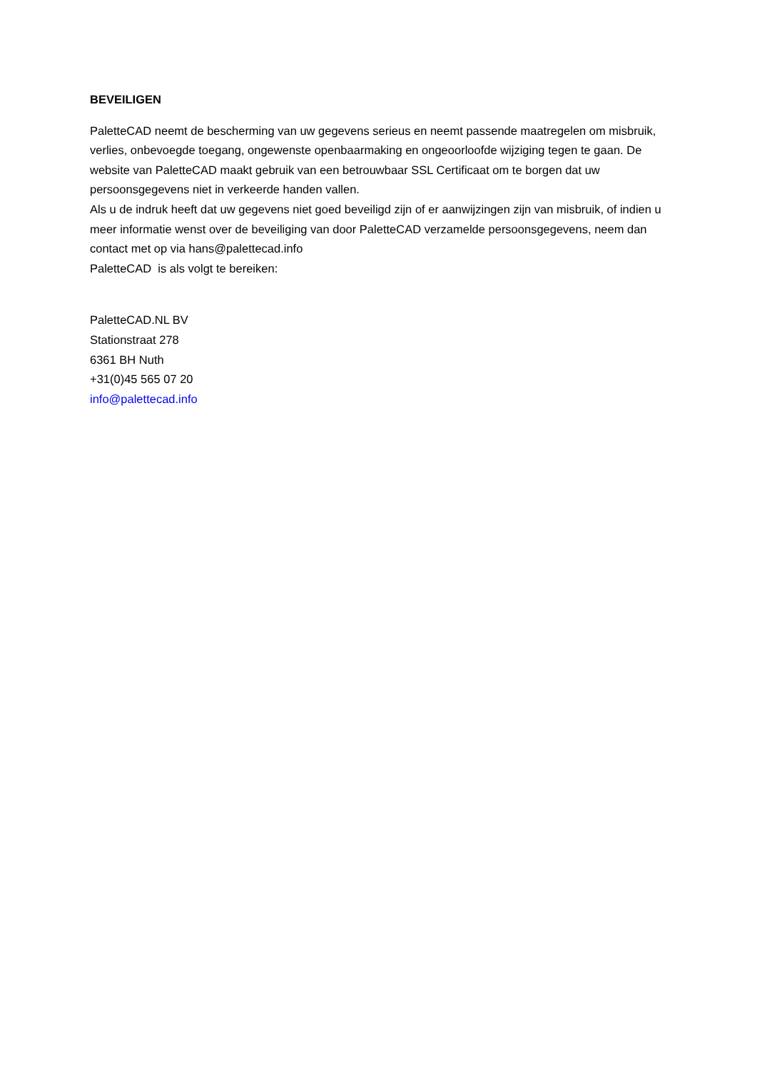BEVEILIGEN
PaletteCAD neemt de bescherming van uw gegevens serieus en neemt passende maatregelen om misbruik, verlies, onbevoegde toegang, ongewenste openbaarmaking en ongeoorloofde wijziging tegen te gaan. De website van PaletteCAD maakt gebruik van een betrouwbaar SSL Certificaat om te borgen dat uw persoonsgegevens niet in verkeerde handen vallen.
Als u de indruk heeft dat uw gegevens niet goed beveiligd zijn of er aanwijzingen zijn van misbruik, of indien u meer informatie wenst over de beveiliging van door PaletteCAD verzamelde persoonsgegevens, neem dan contact met op via hans@palettecad.info
PaletteCAD is als volgt te bereiken:
PaletteCAD.NL BV
Stationstraat 278
6361 BH Nuth
+31(0)45 565 07 20
info@palettecad.info